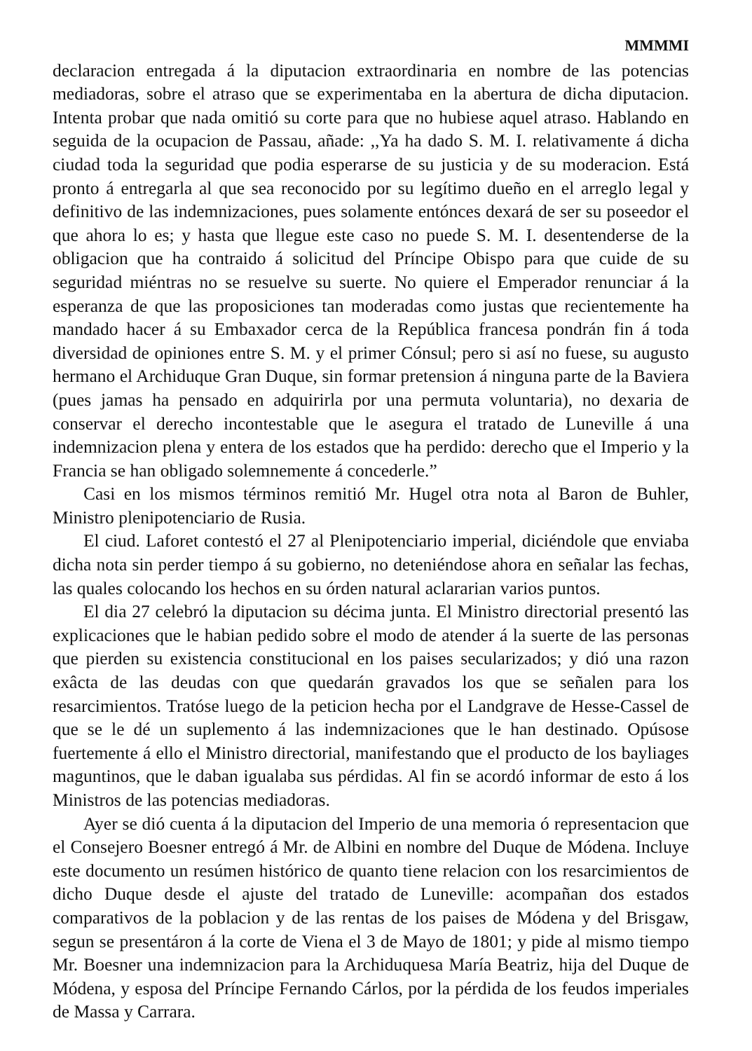MMMMI
declaracion entregada á la diputacion extraordinaria en nombre de las potencias mediadoras, sobre el atraso que se experimentaba en la abertura de dicha diputacion. Intenta probar que nada omitió su corte para que no hubiese aquel atraso. Hablando en seguida de la ocupacion de Passau, añade: ,,Ya ha dado S. M. I. relativamente á dicha ciudad toda la seguridad que podia esperarse de su justicia y de su moderacion. Está pronto á entregarla al que sea reconocido por su legítimo dueño en el arreglo legal y definitivo de las indemnizaciones, pues solamente entónces dexará de ser su poseedor el que ahora lo es; y hasta que llegue este caso no puede S. M. I. desentenderse de la obligacion que ha contraido á solicitud del Príncipe Obispo para que cuide de su seguridad miéntras no se resuelve su suerte. No quiere el Emperador renunciar á la esperanza de que las proposiciones tan moderadas como justas que recientemente ha mandado hacer á su Embaxador cerca de la República francesa pondrán fin á toda diversidad de opiniones entre S. M. y el primer Cónsul; pero si así no fuese, su augusto hermano el Archiduque Gran Duque, sin formar pretension á ninguna parte de la Baviera (pues jamas ha pensado en adquirirla por una permuta voluntaria), no dexaria de conservar el derecho incontestable que le asegura el tratado de Luneville á una indemnizacion plena y entera de los estados que ha perdido: derecho que el Imperio y la Francia se han obligado solemnemente á concederle.”
Casi en los mismos términos remitió Mr. Hugel otra nota al Baron de Buhler, Ministro plenipotenciario de Rusia.
El ciud. Laforet contestó el 27 al Plenipotenciario imperial, diciéndole que enviaba dicha nota sin perder tiempo á su gobierno, no deteniéndose ahora en señalar las fechas, las quales colocando los hechos en su órden natural aclararian varios puntos.
El dia 27 celebró la diputacion su décima junta. El Ministro directorial presentó las explicaciones que le habian pedido sobre el modo de atender á la suerte de las personas que pierden su existencia constitucional en los paises secularizados; y dió una razon exâcta de las deudas con que quedarán gravados los que se señalen para los resarcimientos. Tratóse luego de la peticion hecha por el Landgrave de Hesse-Cassel de que se le dé un suplemento á las indemnizaciones que le han destinado. Opúsose fuertemente á ello el Ministro directorial, manifestando que el producto de los bayliages maguntinos, que le daban igualaba sus pérdidas. Al fin se acordó informar de esto á los Ministros de las potencias mediadoras.
Ayer se dió cuenta á la diputacion del Imperio de una memoria ó representacion que el Consejero Boesner entregó á Mr. de Albini en nombre del Duque de Módena. Incluye este documento un resúmen histórico de quanto tiene relacion con los resarcimientos de dicho Duque desde el ajuste del tratado de Luneville: acompañan dos estados comparativos de la poblacion y de las rentas de los paises de Módena y del Brisgaw, segun se presentáron á la corte de Viena el 3 de Mayo de 1801; y pide al mismo tiempo Mr. Boesner una indemnizacion para la Archiduquesa María Beatriz, hija del Duque de Módena, y esposa del Príncipe Fernando Cárlos, por la pérdida de los feudos imperiales de Massa y Carrara.